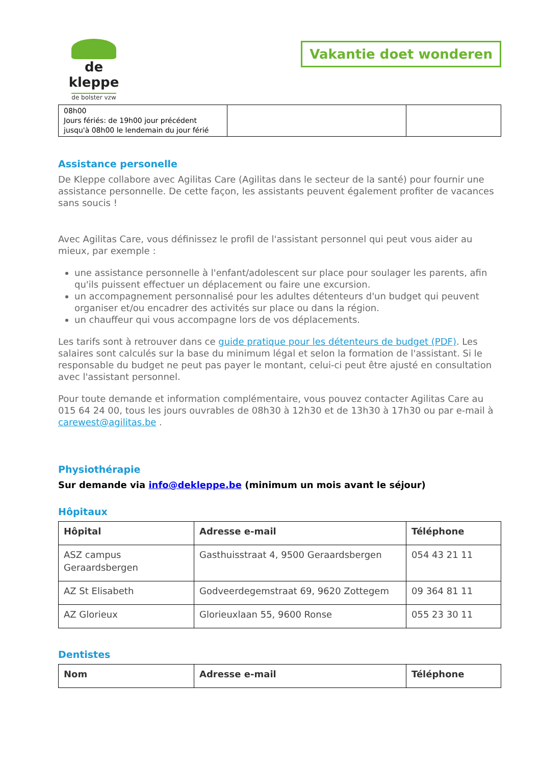de kleppe
de bolster vzw
Vakantie doet wonderen
| 08h00 Jours fériés: de 19h00 jour précédent jusqu'à 08h00 le lendemain du jour férié | | |
Assistance personelle
De Kleppe collabore avec Agilitas Care (Agilitas dans le secteur de la santé) pour fournir une assistance personnelle. De cette façon, les assistants peuvent également profiter de vacances sans soucis !
Avec Agilitas Care, vous définissez le profil de l'assistant personnel qui peut vous aider au mieux, par exemple :
une assistance personnelle à l'enfant/adolescent sur place pour soulager les parents, afin qu'ils puissent effectuer un déplacement ou faire une excursion.
un accompagnement personnalisé pour les adultes détenteurs d'un budget qui peuvent organiser et/ou encadrer des activités sur place ou dans la région.
un chauffeur qui vous accompagne lors de vos déplacements.
Les tarifs sont à retrouver dans ce guide pratique pour les détenteurs de budget (PDF). Les salaires sont calculés sur la base du minimum légal et selon la formation de l'assistant. Si le responsable du budget ne peut pas payer le montant, celui-ci peut être ajusté en consultation avec l'assistant personnel.
Pour toute demande et information complémentaire, vous pouvez contacter Agilitas Care au 015 64 24 00, tous les jours ouvrables de 08h30 à 12h30 et de 13h30 à 17h30 ou par e-mail à carewest@agilitas.be .
Physiothérapie
Sur demande via info@dekleppe.be (minimum un mois avant le séjour)
Hôpitaux
| Hôpital | Adresse e-mail | Téléphone |
| --- | --- | --- |
| ASZ campus Geraardsbergen | Gasthuisstraat 4, 9500 Geraardsbergen | 054 43 21 11 |
| AZ St Elisabeth | Godveerdegemstraat 69, 9620 Zottegem | 09 364 81 11 |
| AZ Glorieux | Glorieuxlaan 55, 9600 Ronse | 055 23 30 11 |
Dentistes
| Nom | Adresse e-mail | Téléphone |
| --- | --- | --- |